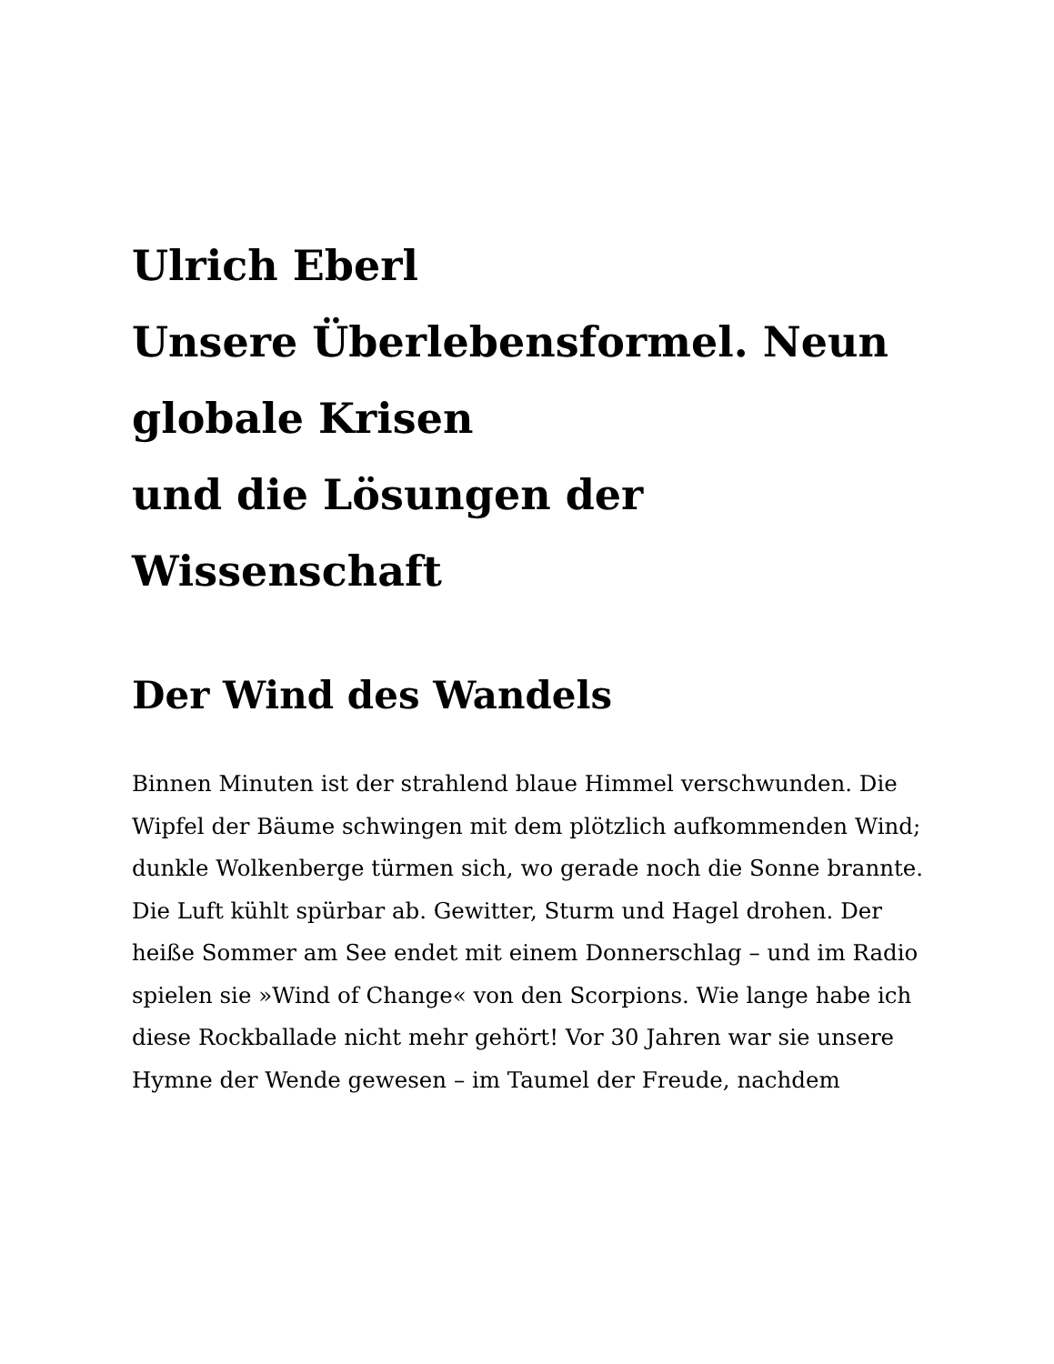Ulrich Eberl
Unsere Überlebensformel. Neun globale Krisen
und die Lösungen der Wissenschaft
Der Wind des Wandels
Binnen Minuten ist der strahlend blaue Himmel verschwunden. Die Wipfel der Bäume schwingen mit dem plötzlich aufkommenden Wind; dunkle Wolkenberge türmen sich, wo gerade noch die Sonne brannte. Die Luft kühlt spürbar ab. Gewitter, Sturm und Hagel drohen. Der heiße Sommer am See endet mit einem Donnerschlag – und im Radio spielen sie »Wind of Change« von den Scorpions. Wie lange habe ich diese Rockballade nicht mehr gehört! Vor 30 Jahren war sie unsere Hymne der Wende gewesen – im Taumel der Freude, nachdem